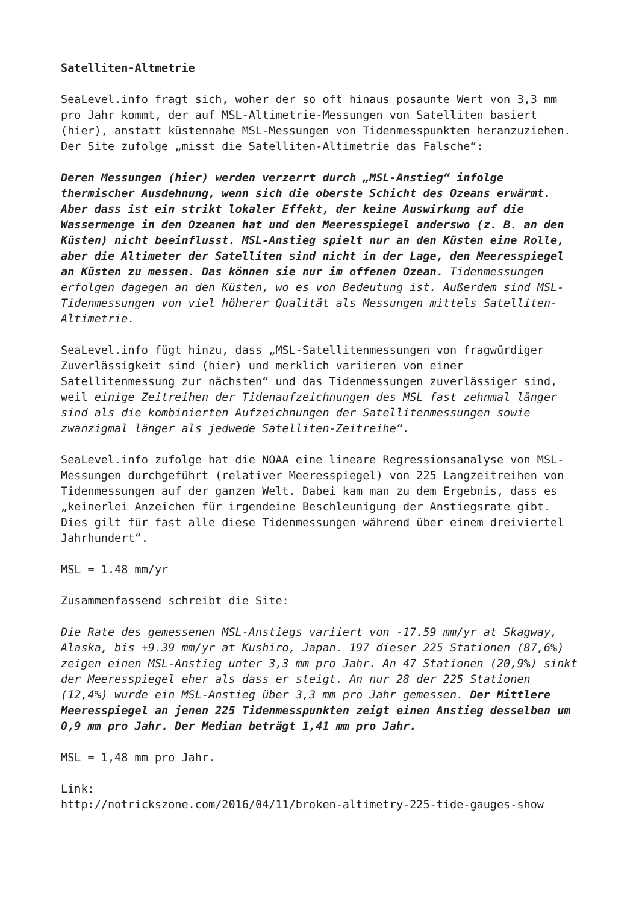Satelliten-Altmetrie
SeaLevel.info fragt sich, woher der so oft hinaus posaunte Wert von 3,3 mm pro Jahr kommt, der auf MSL-Altimetrie-Messungen von Satelliten basiert (hier), anstatt küstennahe MSL-Messungen von Tidenmesspunkten heranzuziehen. Der Site zufolge „misst die Satelliten-Altimetrie das Falsche“:
Deren Messungen (hier) werden verzerrt durch „MSL-Anstieg“ infolge thermischer Ausdehnung, wenn sich die oberste Schicht des Ozeans erwärmt. Aber dass ist ein strikt lokaler Effekt, der keine Auswirkung auf die Wassermenge in den Ozeanen hat und den Meeresspiegel anderswo (z. B. an den Küsten) nicht beeinflusst. MSL-Anstieg spielt nur an den Küsten eine Rolle, aber die Altimeter der Satelliten sind nicht in der Lage, den Meeresspiegel an Küsten zu messen. Das können sie nur im offenen Ozean. Tidenmessungen erfolgen dagegen an den Küsten, wo es von Bedeutung ist. Außerdem sind MSL-Tidenmessungen von viel höherer Qualität als Messungen mittels Satelliten-Altimetrie.
SeaLevel.info fügt hinzu, dass „MSL-Satellitenmessungen von fragwürdiger Zuverlässigkeit sind (hier) und merklich variieren von einer Satellitenmessung zur nächsten“ und das Tidenmessungen zuverlässiger sind, weil einige Zeitreihen der Tidenaufzeichnungen des MSL fast zehnmal länger sind als die kombinierten Aufzeichnungen der Satellitenmessungen sowie zwanzigmal länger als jedwede Satelliten-Zeitreihe“.
SeaLevel.info zufolge hat die NOAA eine lineare Regressionsanalyse von MSL-Messungen durchgeführt (relativer Meeresspiegel) von 225 Langzeitreihen von Tidenmessungen auf der ganzen Welt. Dabei kam man zu dem Ergebnis, dass es „keinerlei Anzeichen für irgendeine Beschleunigung der Anstiegsrate gibt. Dies gilt für fast alle diese Tidenmessungen während über einem dreiviertel Jahrhundert“.
MSL = 1.48 mm/yr
Zusammenfassend schreibt die Site:
Die Rate des gemessenen MSL-Anstiegs variiert von -17.59 mm/yr at Skagway, Alaska, bis +9.39 mm/yr at Kushiro, Japan. 197 dieser 225 Stationen (87,6%) zeigen einen MSL-Anstieg unter 3,3 mm pro Jahr. An 47 Stationen (20,9%) sinkt der Meeresspiegel eher als dass er steigt. An nur 28 der 225 Stationen (12,4%) wurde ein MSL-Anstieg über 3,3 mm pro Jahr gemessen. Der Mittlere Meeresspiegel an jenen 225 Tidenmesspunkten zeigt einen Anstieg desselben um 0,9 mm pro Jahr. Der Median beträgt 1,41 mm pro Jahr.
MSL = 1,48 mm pro Jahr.
Link:
http://notrickszone.com/2016/04/11/broken-altimetry-225-tide-gauges-show